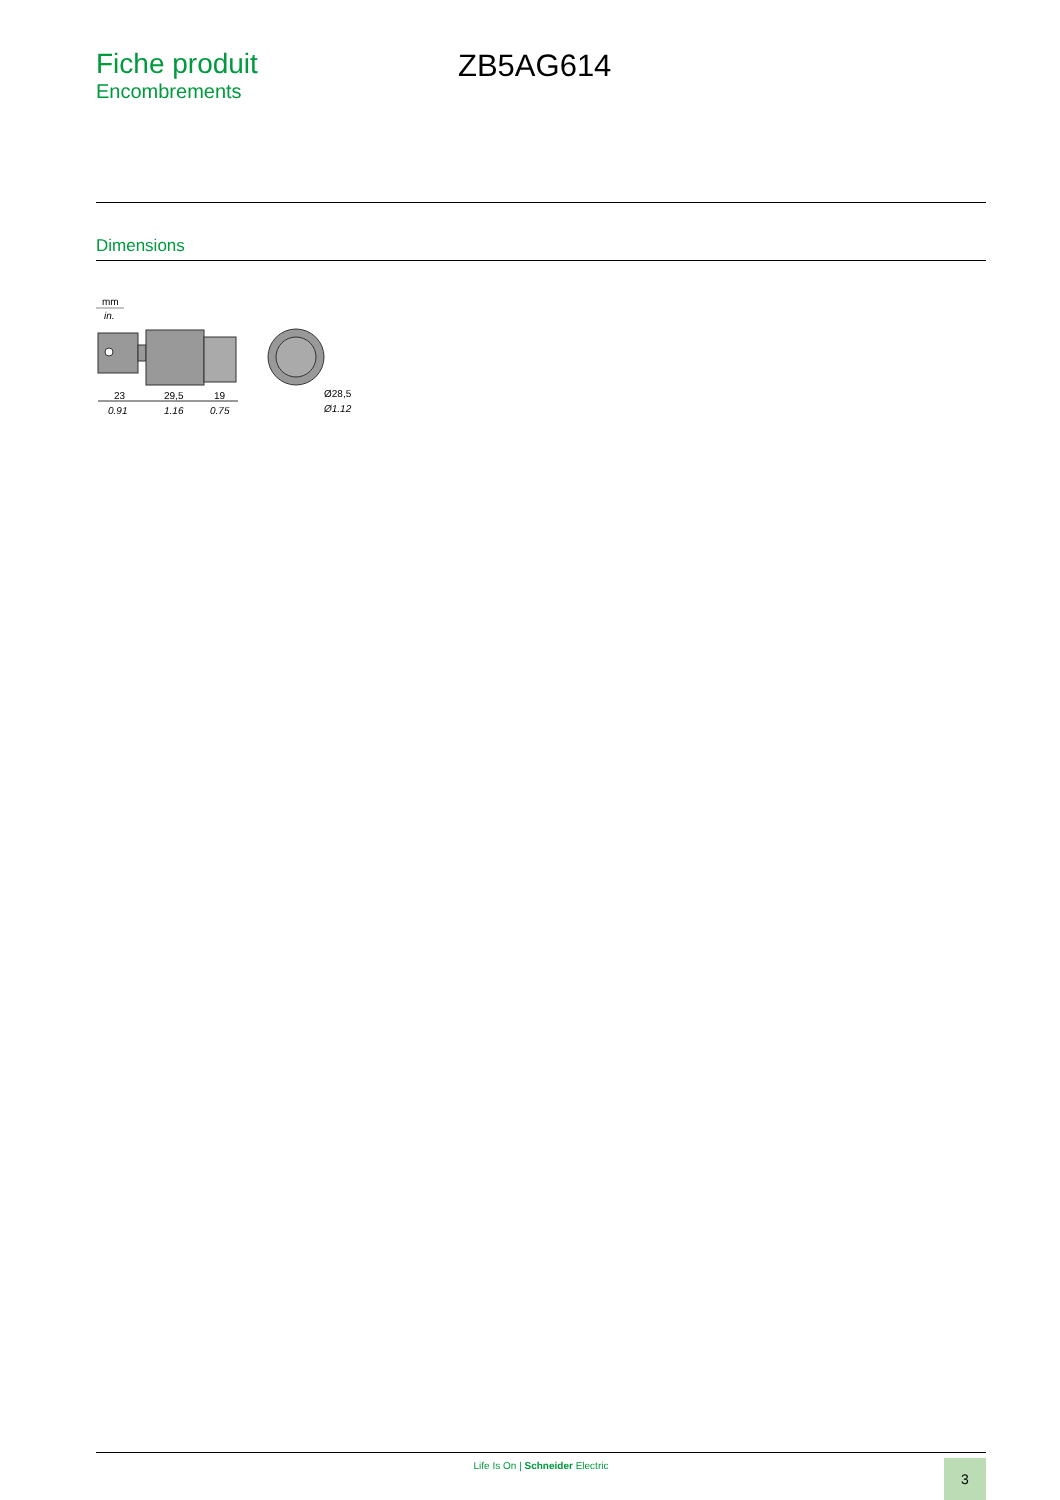Fiche produit
Encombrements
ZB5AG614
Dimensions
mm
in.
23
29,5
19
0.91
1.16
0.75
Ø28,5
Ø1.12
Life Is On | Schneider Electric 3